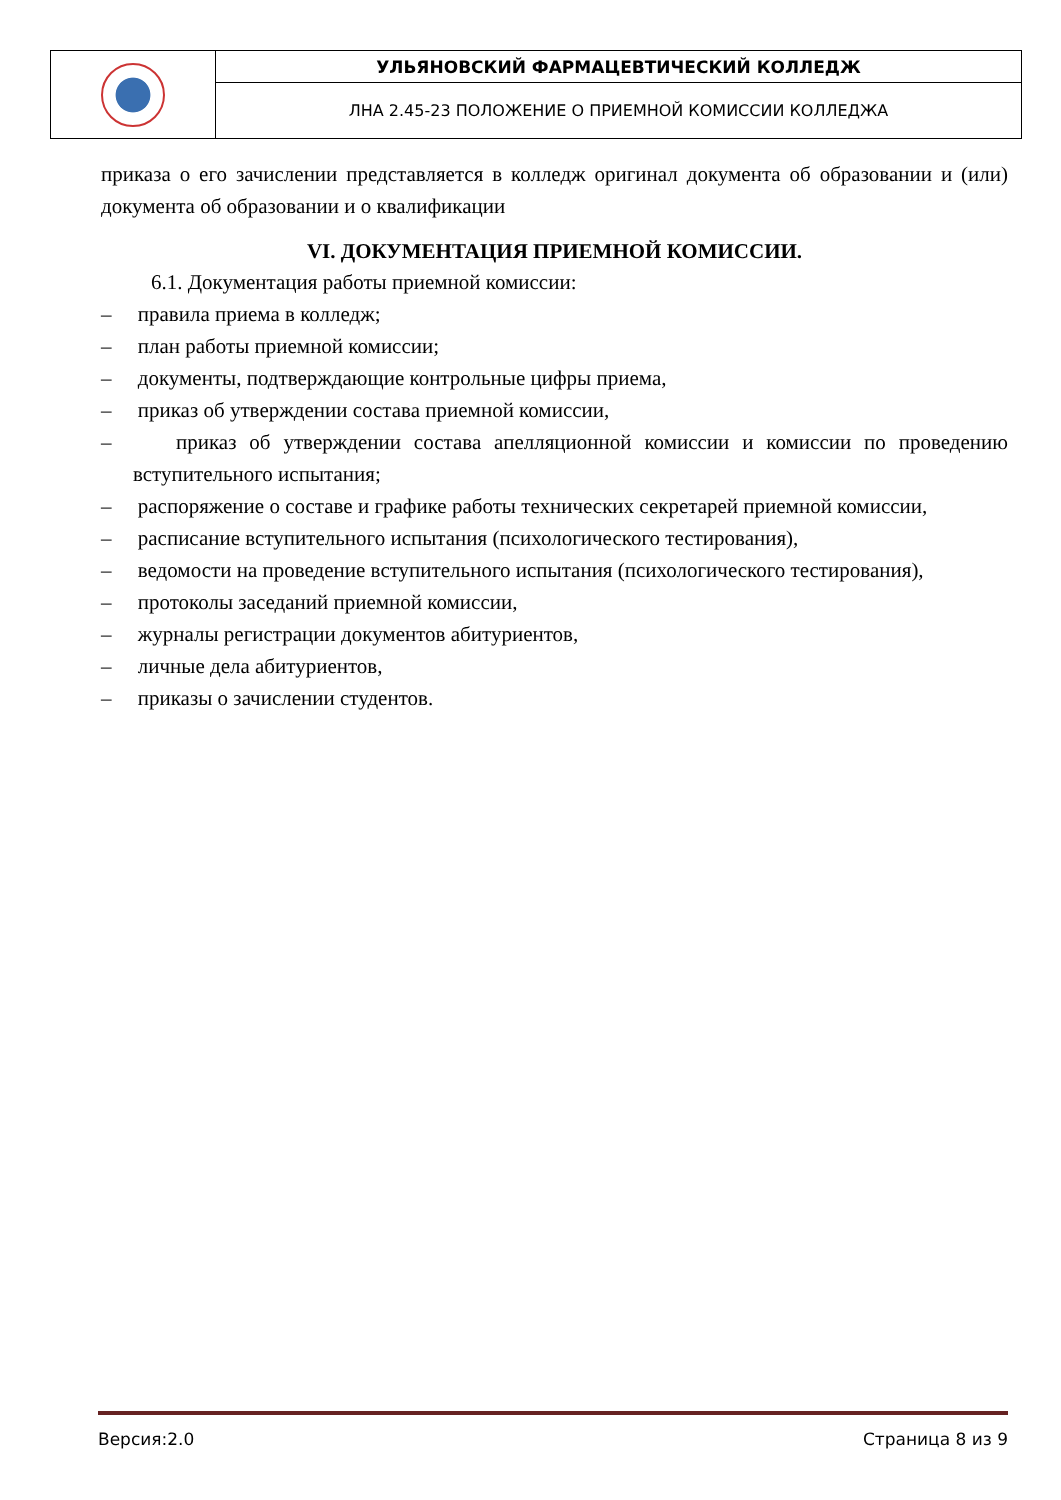| | УЛЬЯНОВСКИЙ ФАРМАЦЕВТИЧЕСКИЙ КОЛЛЕДЖ |
| | ЛНА 2.45-23 ПОЛОЖЕНИЕ О ПРИЕМНОЙ КОМИССИИ КОЛЛЕДЖА |
приказа о его зачислении представляется в колледж оригинал документа об образовании и (или) документа об образовании и о квалификации
VI. ДОКУМЕНТАЦИЯ ПРИЕМНОЙ КОМИССИИ.
6.1. Документация работы приемной комиссии:
– правила приема в колледж;
– план работы приемной комиссии;
– документы, подтверждающие контрольные цифры приема,
– приказ об утверждении состава приемной комиссии,
– приказ об утверждении состава апелляционной комиссии и комиссии по проведению вступительного испытания;
– распоряжение о составе и графике работы технических секретарей приемной комиссии,
– расписание вступительного испытания (психологического тестирования),
– ведомости на проведение вступительного испытания (психологического тестирования),
– протоколы заседаний приемной комиссии,
– журналы регистрации документов абитуриентов,
– личные дела абитуриентов,
– приказы о зачислении студентов.
Версия:2.0 Страница 8 из 9